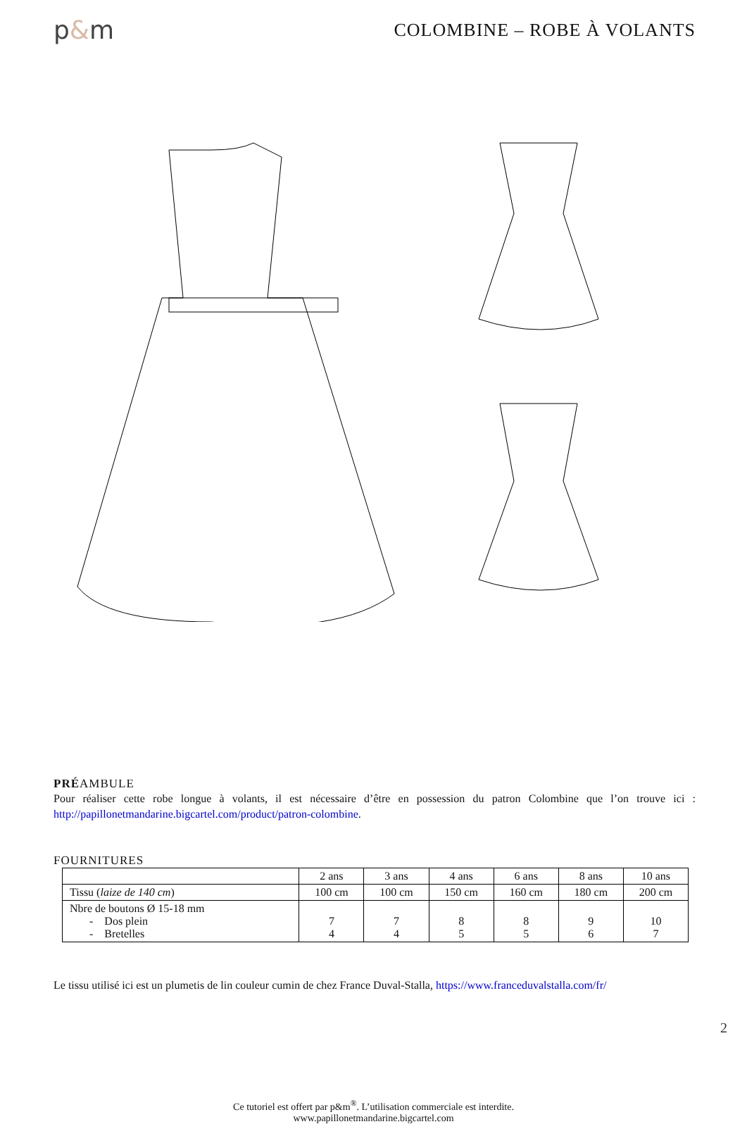p&m
COLOMBINE – ROBE À VOLANTS
PRÉAMBULE
Pour réaliser cette robe longue à volants, il est nécessaire d’être en possession du patron Colombine que l’on trouve ici : http://papillonetmandarine.bigcartel.com/product/patron-colombine.
FOURNITURES
| | 2 ans | 3 ans | 4 ans | 6 ans | 8 ans | 10 ans |
| Tissu ( laize de 140 cm ) | 100 cm | 100 cm | 150 cm | 160 cm | 180 cm | 200 cm |
| Nbre de boutons Ø 15-18 mm - Dos plein - Bretelles | 7 4 | 7 4 | 8 5 | 8 5 | 9 6 | 10 7 |
Le tissu utilisé ici est un plumetis de lin couleur cumin de chez France Duval-Stalla, https://www.franceduvalstalla.com/fr/
Ce tutoriel est offert par p&m<sup>®</sup>. L’utilisation commerciale est interdite.
www.papillonetmandarine.bigcartel.com
2